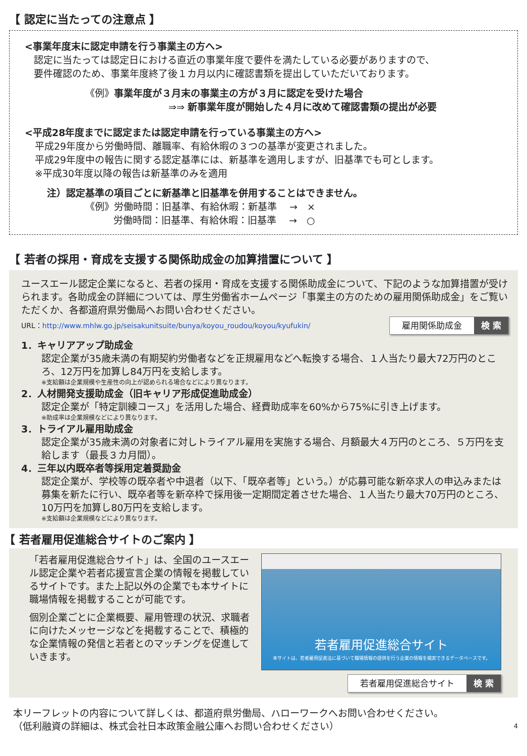【 認定に当たっての注意点 】
<事業年度末に認定申請を行う事業主の方へ>
認定に当たっては認定日における直近の事業年度で要件を満たしている必要がありますので、
要件確認のため、事業年度終了後１カ月以内に確認書類を提出していただいております。
《例》事業年度が３月末の事業主の方が３月に認定を受けた場合
⇒⇒ 新事業年度が開始した４月に改めて確認書類の提出が必要
<平成28年度までに認定または認定申請を行っている事業主の方へ>
平成29年度から労働時間、離職率、有給休暇の３つの基準が変更されました。
平成29年度中の報告に関する認定基準には、新基準を適用しますが、旧基準でも可とします。
※平成30年度以降の報告は新基準のみを適用
注）認定基準の項目ごとに新基準と旧基準を併用することはできません。
《例》労働時間：旧基準、有給休暇：新基準　 →　×
労働時間：旧基準、有給休暇：旧基準　 →　○
【 若者の採用・育成を支援する関係助成金の加算措置について 】
ユースエール認定企業になると、若者の採用・育成を支援する関係助成金について、下記のような加算措置が受けられます。各助成金の詳細については、厚生労働省ホームページ「事業主の方のための雇用関係助成金」をご覧いただくか、各都道府県労働局へお問い合わせください。
URL：http://www.mhlw.go.jp/seisakunitsuite/bunya/koyou_roudou/koyou/kyufukin/ 雇用関係助成金 検 索
1．キャリアアップ助成金
認定企業が35歳未満の有期契約労働者などを正規雇用などへ転換する場合、１人当たり最大72万円のところ、12万円を加算し84万円を支給します。
※支給額は企業規模や生産性の向上が認められる場合などにより異なります。
2．人材開発支援助成金（旧キャリア形成促進助成金）
認定企業が「特定訓練コース」を活用した場合、経費助成率を60%から75%に引き上げます。
※助成率は企業規模などにより異なります。
3．トライアル雇用助成金
認定企業が35歳未満の対象者に対しトライアル雇用を実施する場合、月額最大４万円のところ、５万円を支給します（最長３カ月間）。
4．三年以内既卒者等採用定着奨励金
認定企業が、学校等の既卒者や中退者（以下、「既卒者等」という。）が応募可能な新卒求人の申込みまたは募集を新たに行い、既卒者等を新卒枠で採用後一定期間定着させた場合、１人当たり最大70万円のところ、10万円を加算し80万円を支給します。
※支給額は企業規模などにより異なります。
【 若者雇用促進総合サイトのご案内 】
「若者雇用促進総合サイト」は、全国のユースエール認定企業や若者応援宣言企業の情報を掲載しているサイトです。また上記以外の企業でも本サイトに職場情報を掲載することが可能です。
個別企業ごとに企業概要、雇用管理の状況、求職者に向けたメッセージなどを掲載することで、積極的な企業情報の発信と若者とのマッチングを促進していきます。
若者雇用促進総合サイト
本サイトは、若者雇用促進法に基づいて職場情報の提供を行う企業の情報を検索できるデータベースです。
若者雇用促進総合サイト 検 索
本リーフレットの内容について詳しくは、都道府県労働局、ハローワークへお問い合わせください。
（低利融資の詳細は、株式会社日本政策金融公庫へお問い合わせください） 4